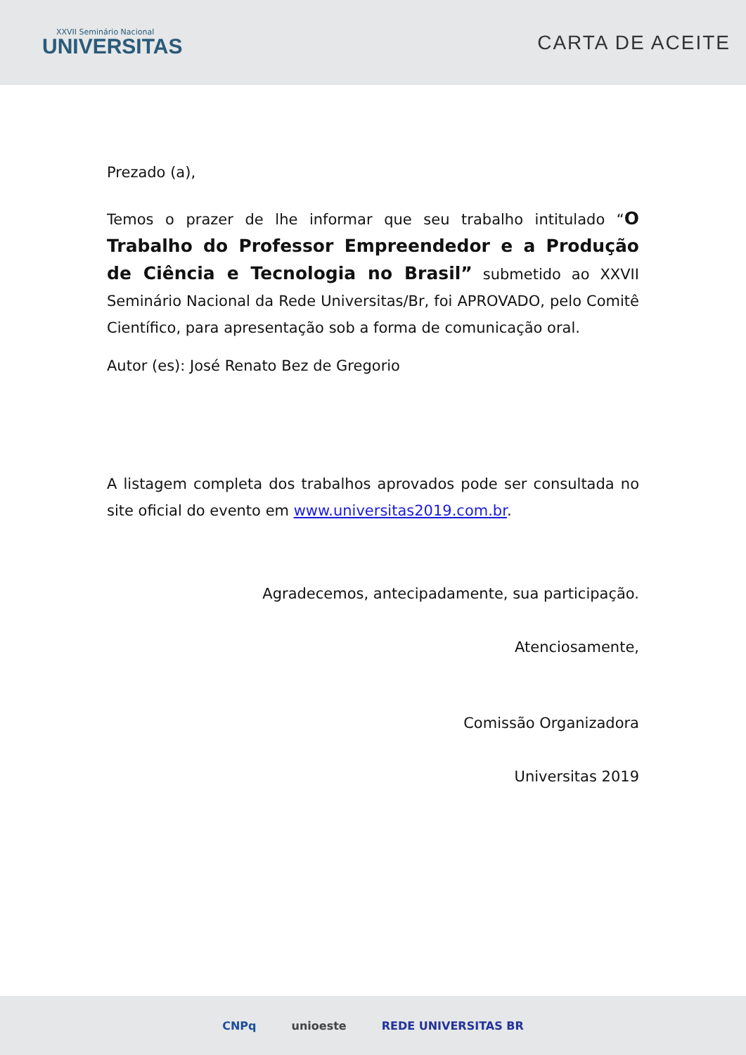XXVII Seminário Nacional
UNIVERSITAS
CARTA DE ACEITE
Prezado (a),
Temos o prazer de lhe informar que seu trabalho intitulado “O Trabalho do Professor Empreendedor e a Produção de Ciência e Tecnologia no Brasil” submetido ao XXVII Seminário Nacional da Rede Universitas/Br, foi APROVADO, pelo Comitê Científico, para apresentação sob a forma de comunicação oral.
Autor (es): José Renato Bez de Gregorio
A listagem completa dos trabalhos aprovados pode ser consultada no site oficial do evento em www.universitas2019.com.br.
Agradecemos, antecipadamente, sua participação.
Atenciosamente,
Comissão Organizadora
Universitas 2019
CNPq unioeste REDE UNIVERSITAS BR